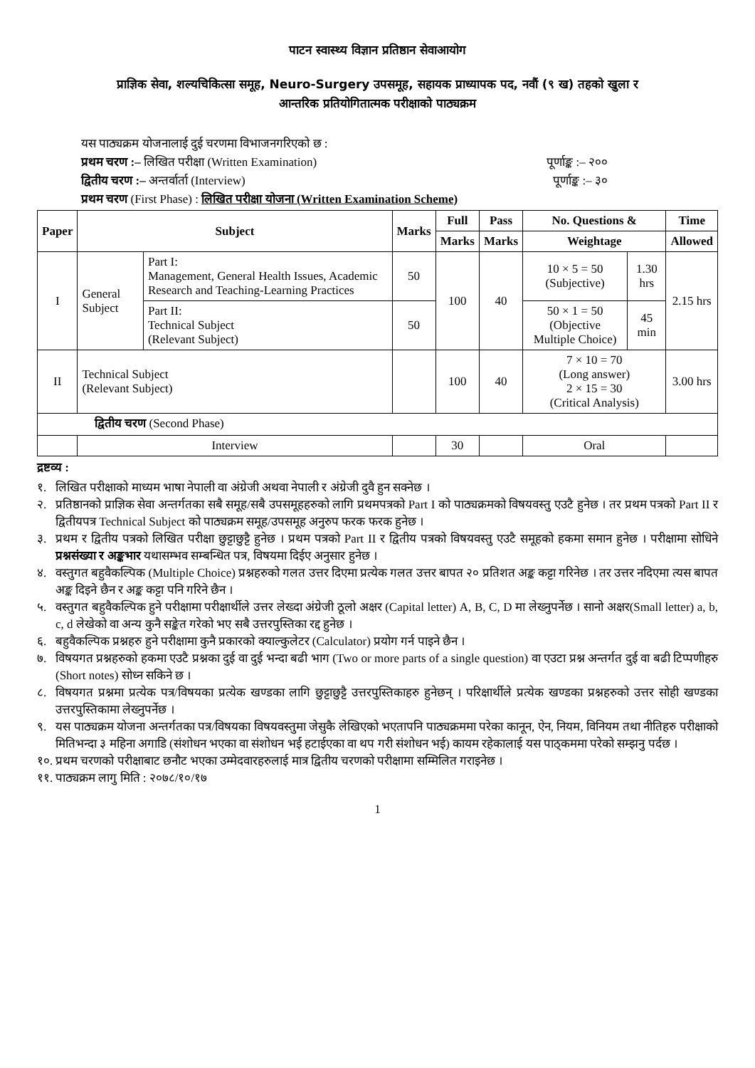पाटन स्वास्थ्य विज्ञान प्रतिष्ठान सेवाआयोग
प्राज्ञिक सेवा, शल्यचिकित्सा समूह, Neuro-Surgery उपसमूह, सहायक प्राध्यापक पद, नवौं (९ ख) तहको खुला र
आन्तरिक प्रतियोगितात्मक परीक्षाको पाठ्यक्रम
यस पाठ्यक्रम योजनालाई दुई चरणमा विभाजनगरिएको छ :
प्रथम चरण :– लिखित परीक्षा (Written Examination) पूर्णाङ्क :– २००
द्वितीय चरण :– अन्तर्वार्ता (Interview) पूर्णाङ्क :– ३०
प्रथम चरण (First Phase) : लिखित परीक्षा योजना (Written Examination Scheme)
| Paper | Subject | | Marks | Full | Pass | No. Questions & | | Time |
| --- | --- | --- | --- | --- | --- | --- | --- | --- |
| | | | | Marks | Marks | Weightage | | Allowed |
| I | General Subject | Part I: Management, General Health Issues, Academic Research and Teaching-Learning Practices | 50 | 100 | 40 | 10 × 5 = 50 (Subjective) | 1.30 hrs | 2.15 hrs |
| | | Part II: Technical Subject (Relevant Subject) | 50 | | | 50 × 1 = 50 (Objective Multiple Choice) | 45 min | |
| II | Technical Subject (Relevant Subject) | | | 100 | 40 | 7 × 10 = 70 (Long answer) 2 × 15 = 30 (Critical Analysis) | | 3.00 hrs |
| द्वितीय चरण (Second Phase) | | | | | | | | |
| | Interview | | | 30 | | Oral | | |
द्रष्टव्य :
१. लिखित परीक्षाको माध्यम भाषा नेपाली वा अंग्रेजी अथवा नेपाली र अंग्रेजी दुवै हुन सक्नेछ ।
२. प्रतिष्ठानको प्राज्ञिक सेवा अन्तर्गतका सबै समूह/सबै उपसमूहहरुको लागि प्रथमपत्रको Part I को पाठ्यक्रमको विषयवस्तु एउटै हुनेछ । तर प्रथम पत्रको Part II र द्वितीयपत्र Technical Subject को पाठ्यक्रम समूह/उपसमूह अनुरुप फरक फरक हुनेछ ।
३. प्रथम र द्वितीय पत्रको लिखित परीक्षा छुट्टाछुट्टै हुनेछ । प्रथम पत्रको Part II र द्वितीय पत्रको विषयवस्तु एउटै समूहको हकमा समान हुनेछ । परीक्षामा सोधिने प्रश्नसंख्या र अङ्कभार यथासम्भव सम्बन्धित पत्र, विषयमा दिईए अनुसार हुनेछ ।
४. वस्तुगत बहुवैकल्पिक (Multiple Choice) प्रश्नहरुको गलत उत्तर दिएमा प्रत्येक गलत उत्तर बापत २० प्रतिशत अङ्क कट्टा गरिनेछ । तर उत्तर नदिएमा त्यस बापत अङ्क दिइने छैन र अङ्क कट्टा पनि गरिने छैन ।
५. वस्तुगत बहुवैकल्पिक हुने परीक्षामा परीक्षार्थीले उत्तर लेख्दा अंग्रेजी ठूलो अक्षर (Capital letter) A, B, C, D मा लेख्नुपर्नेछ । सानो अक्षर(Small letter) a, b, c, d लेखेको वा अन्य कुनै सङ्केत गरेको भए सबै उत्तरपुस्तिका रद्द हुनेछ ।
६. बहुवैकल्पिक प्रश्नहरु हुने परीक्षामा कुनै प्रकारको क्याल्कुलेटर (Calculator) प्रयोग गर्न पाइने छैन ।
७. विषयगत प्रश्नहरुको हकमा एउटै प्रश्नका दुई वा दुई भन्दा बढी भाग (Two or more parts of a single question) वा एउटा प्रश्न अन्तर्गत दुई वा बढी टिप्पणीहरु (Short notes) सोध्न सकिने छ ।
८. विषयगत प्रश्नमा प्रत्येक पत्र/विषयका प्रत्येक खण्डका लागि छुट्टाछुट्टै उत्तरपुस्तिकाहरु हुनेछन् । परिक्षार्थीले प्रत्येक खण्डका प्रश्नहरुको उत्तर सोही खण्डका उत्तरपुस्तिकामा लेख्नुपर्नेछ ।
९. यस पाठ्यक्रम योजना अन्तर्गतका पत्र/विषयका विषयवस्तुमा जेसुकै लेखिएको भएतापनि पाठ्यक्रममा परेका कानून, ऐन, नियम, विनियम तथा नीतिहरु परीक्षाको मितिभन्दा ३ महिना अगाडि (संशोधन भएका वा संशोधन भई हटाईएका वा थप गरी संशोधन भई) कायम रहेकालाई यस पाठ्कममा परेको सम्झनु पर्दछ ।
१०. प्रथम चरणको परीक्षाबाट छनौट भएका उम्मेदवारहरुलाई मात्र द्वितीय चरणको परीक्षामा सम्मिलित गराइनेछ ।
११. पाठ्यक्रम लागु मिति : २०७८/१०/१७
1